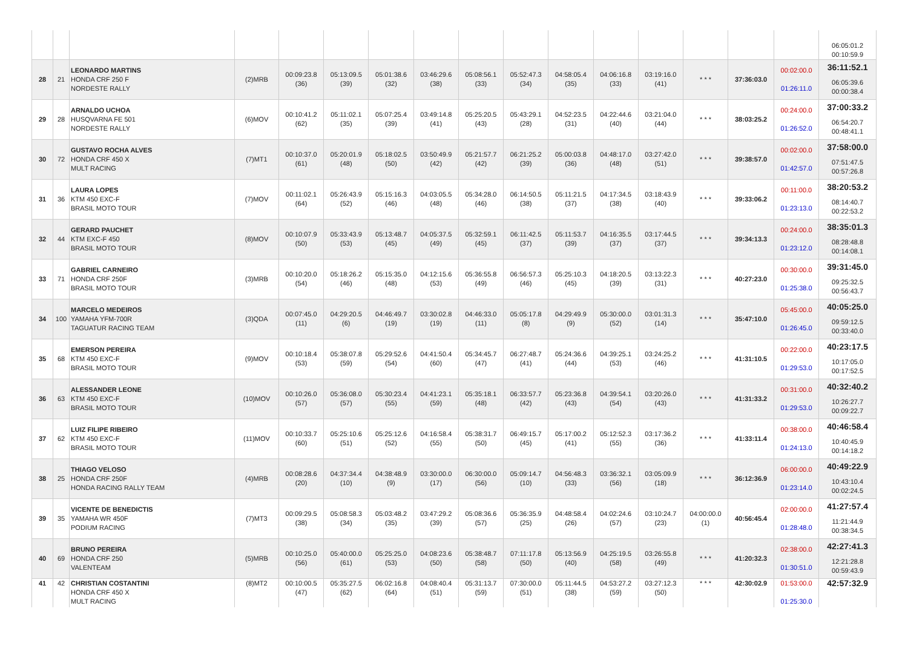| | | | | | | | | | | | | | | | | 06:05:01.2 00:10:59.9 |
| 28 | 21 | LEONARDO MARTINS HONDA CRF 250 F NORDESTE RALLY | (2)MRB | 00:09:23.8 (36) | 05:13:09.5 (39) | 05:01:38.6 (32) | 03:46:29.6 (38) | 05:08:56.1 (33) | 05:52:47.3 (34) | 04:58:05.4 (35) | 04:06:16.8 (33) | 03:19:16.0 (41) | * * * | 37:36:03.0 | 00:02:00.0 01:26:11.0 | 36:11:52.1 06:05:39.6 00:00:38.4 |
| 29 | 28 | ARNALDO UCHOA HUSQVARNA FE 501 NORDESTE RALLY | (6)MOV | 00:10:41.2 (62) | 05:11:02.1 (35) | 05:07:25.4 (39) | 03:49:14.8 (41) | 05:25:20.5 (43) | 05:43:29.1 (28) | 04:52:23.5 (31) | 04:22:44.6 (40) | 03:21:04.0 (44) | * * * | 38:03:25.2 | 00:24:00.0 01:26:52.0 | 37:00:33.2 06:54:20.7 00:48:41.1 |
| 30 | 72 | GUSTAVO ROCHA ALVES HONDA CRF 450 X MULT RACING | (7)MT1 | 00:10:37.0 (61) | 05:20:01.9 (48) | 05:18:02.5 (50) | 03:50:49.9 (42) | 05:21:57.7 (42) | 06:21:25.2 (39) | 05:00:03.8 (36) | 04:48:17.0 (48) | 03:27:42.0 (51) | * * * | 39:38:57.0 | 00:02:00.0 01:42:57.0 | 37:58:00.0 07:51:47.5 00:57:26.8 |
| 31 | 36 | LAURA LOPES KTM 450 EXC-F BRASIL MOTO TOUR | (7)MOV | 00:11:02.1 (64) | 05:26:43.9 (52) | 05:15:16.3 (46) | 04:03:05.5 (48) | 05:34:28.0 (46) | 06:14:50.5 (38) | 05:11:21.5 (37) | 04:17:34.5 (38) | 03:18:43.9 (40) | * * * | 39:33:06.2 | 00:11:00.0 01:23:13.0 | 38:20:53.2 08:14:40.7 00:22:53.2 |
| 32 | 44 | GERARD PAUCHET KTM EXC-F 450 BRASIL MOTO TOUR | (8)MOV | 00:10:07.9 (50) | 05:33:43.9 (53) | 05:13:48.7 (45) | 04:05:37.5 (49) | 05:32:59.1 (45) | 06:11:42.5 (37) | 05:11:53.7 (39) | 04:16:35.5 (37) | 03:17:44.5 (37) | * * * | 39:34:13.3 | 00:24:00.0 01:23:12.0 | 38:35:01.3 08:28:48.8 00:14:08.1 |
| 33 | 71 | GABRIEL CARNEIRO HONDA CRF 250F BRASIL MOTO TOUR | (3)MRB | 00:10:20.0 (54) | 05:18:26.2 (46) | 05:15:35.0 (48) | 04:12:15.6 (53) | 05:36:55.8 (49) | 06:56:57.3 (46) | 05:25:10.3 (45) | 04:18:20.5 (39) | 03:13:22.3 (31) | * * * | 40:27:23.0 | 00:30:00.0 01:25:38.0 | 39:31:45.0 09:25:32.5 00:56:43.7 |
| 34 | 100 | MARCELO MEDEIROS YAMAHA YFM-700R TAGUATUR RACING TEAM | (3)QDA | 00:07:45.0 (11) | 04:29:20.5 (6) | 04:46:49.7 (19) | 03:30:02.8 (19) | 04:46:33.0 (11) | 05:05:17.8 (8) | 04:29:49.9 (9) | 05:30:00.0 (52) | 03:01:31.3 (14) | * * * | 35:47:10.0 | 05:45:00.0 01:26:45.0 | 40:05:25.0 09:59:12.5 00:33:40.0 |
| 35 | 68 | EMERSON PEREIRA KTM 450 EXC-F BRASIL MOTO TOUR | (9)MOV | 00:10:18.4 (53) | 05:38:07.8 (59) | 05:29:52.6 (54) | 04:41:50.4 (60) | 05:34:45.7 (47) | 06:27:48.7 (41) | 05:24:36.6 (44) | 04:39:25.1 (53) | 03:24:25.2 (46) | * * * | 41:31:10.5 | 00:22:00.0 01:29:53.0 | 40:23:17.5 10:17:05.0 00:17:52.5 |
| 36 | 63 | ALESSANDER LEONE KTM 450 EXC-F BRASIL MOTO TOUR | (10)MOV | 00:10:26.0 (57) | 05:36:08.0 (57) | 05:30:23.4 (55) | 04:41:23.1 (59) | 05:35:18.1 (48) | 06:33:57.7 (42) | 05:23:36.8 (43) | 04:39:54.1 (54) | 03:20:26.0 (43) | * * * | 41:31:33.2 | 00:31:00.0 01:29:53.0 | 40:32:40.2 10:26:27.7 00:09:22.7 |
| 37 | 62 | LUIZ FILIPE RIBEIRO KTM 450 EXC-F BRASIL MOTO TOUR | (11)MOV | 00:10:33.7 (60) | 05:25:10.6 (51) | 05:25:12.6 (52) | 04:16:58.4 (55) | 05:38:31.7 (50) | 06:49:15.7 (45) | 05:17:00.2 (41) | 05:12:52.3 (55) | 03:17:36.2 (36) | * * * | 41:33:11.4 | 00:38:00.0 01:24:13.0 | 40:46:58.4 10:40:45.9 00:14:18.2 |
| 38 | 25 | THIAGO VELOSO HONDA CRF 250F HONDA RACING RALLY TEAM | (4)MRB | 00:08:28.6 (20) | 04:37:34.4 (10) | 04:38:48.9 (9) | 03:30:00.0 (17) | 06:30:00.0 (56) | 05:09:14.7 (10) | 04:56:48.3 (33) | 03:36:32.1 (56) | 03:05:09.9 (18) | * * * | 36:12:36.9 | 06:00:00.0 01:23:14.0 | 40:49:22.9 10:43:10.4 00:02:24.5 |
| 39 | 35 | VICENTE DE BENEDICTIS YAMAHA WR 450F PODIUM RACING | (7)MT3 | 00:09:29.5 (38) | 05:08:58.3 (34) | 05:03:48.2 (35) | 03:47:29.2 (39) | 05:08:36.6 (57) | 05:36:35.9 (25) | 04:48:58.4 (26) | 04:02:24.6 (57) | 03:10:24.7 (23) | 04:00:00.0 (1) | 40:56:45.4 | 02:00:00.0 01:28:48.0 | 41:27:57.4 11:21:44.9 00:38:34.5 |
| 40 | 69 | BRUNO PEREIRA HONDA CRF 250 VALENTEAM | (5)MRB | 00:10:25.0 (56) | 05:40:00.0 (61) | 05:25:25.0 (53) | 04:08:23.6 (50) | 05:38:48.7 (58) | 07:11:17.8 (50) | 05:13:56.9 (40) | 04:25:19.5 (58) | 03:26:55.8 (49) | * * * | 41:20:32.3 | 02:38:00.0 01:30:51.0 | 42:27:41.3 12:21:28.8 00:59:43.9 |
| 41 | 42 | CHRISTIAN COSTANTINI HONDA CRF 450 X MULT RACING | (8)MT2 | 00:10:00.5 (47) | 05:35:27.5 (62) | 06:02:16.8 (64) | 04:08:40.4 (51) | 05:31:13.7 (59) | 07:30:00.0 (51) | 05:11:44.5 (38) | 04:53:27.2 (59) | 03:27:12.3 (50) | * * * | 42:30:02.9 | 01:53:00.0 01:25:30.0 | 42:57:32.9 |